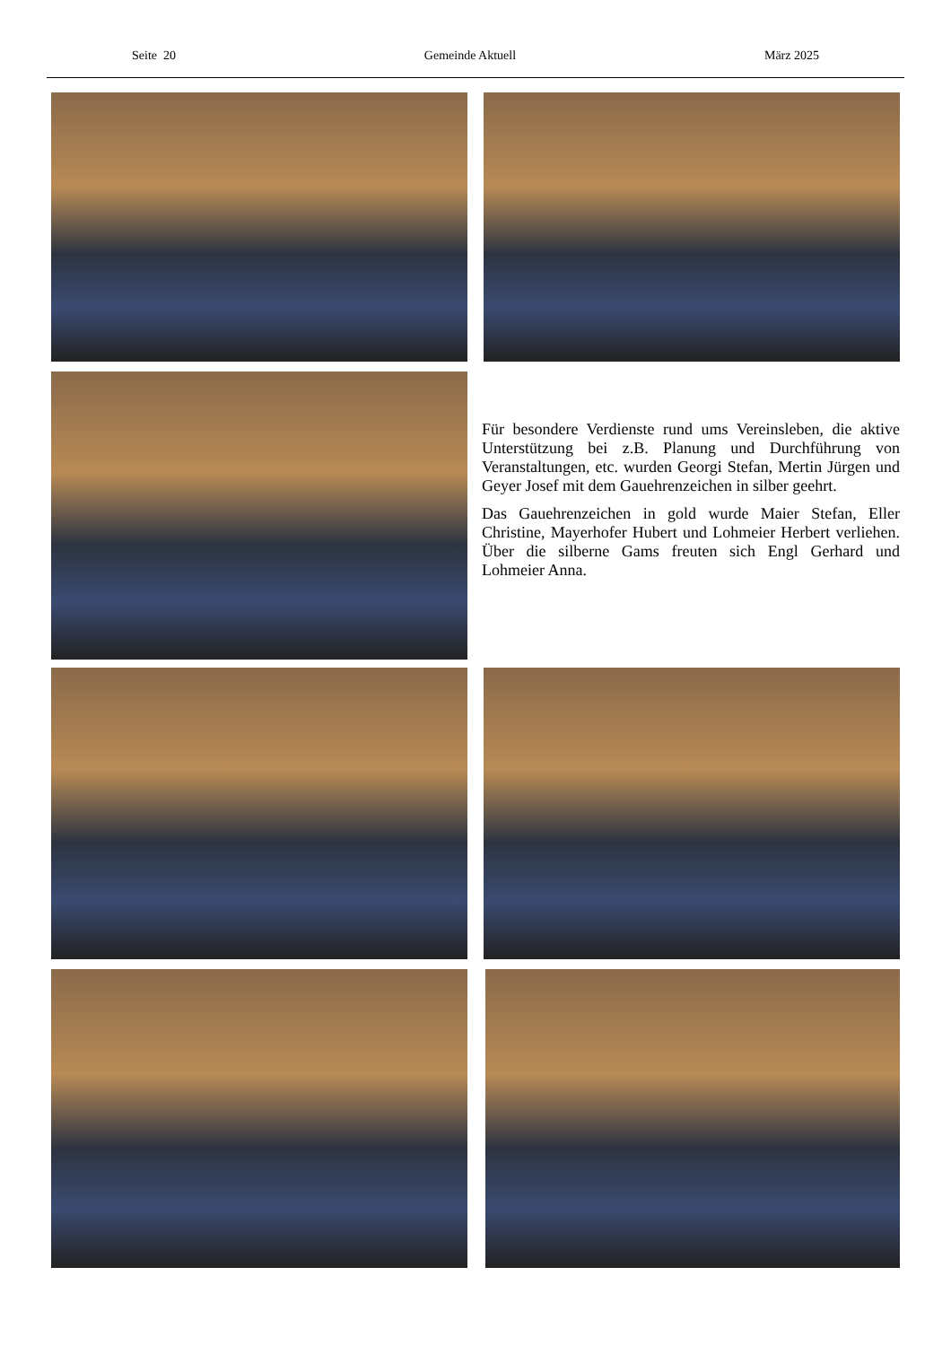Seite 20 Gemeinde Aktuell März 2025
Für besondere Verdienste rund ums Vereinsleben, die aktive Unterstützung bei z.B. Planung und Durchführung von Veranstaltungen, etc. wurden Georgi Stefan, Mertin Jürgen und Geyer Josef mit dem Gauehrenzeichen in silber geehrt.
Das Gauehrenzeichen in gold wurde Maier Stefan, Eller Christine, Mayerhofer Hubert und Lohmeier Herbert verliehen. Über die silberne Gams freuten sich Engl Gerhard und Lohmeier Anna.